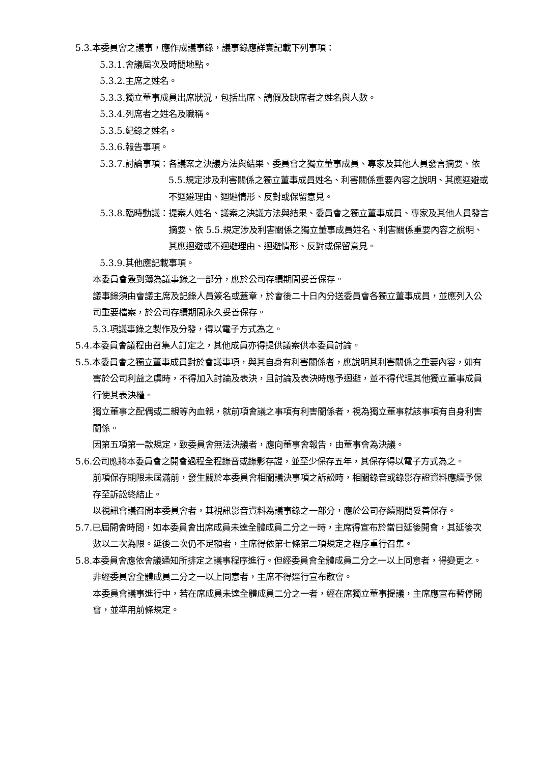5.3.本委員會之議事，應作成議事錄，議事錄應詳實記載下列事項：
5.3.1.會議屆次及時間地點。
5.3.2.主席之姓名。
5.3.3.獨立董事成員出席狀況，包括出席、請假及缺席者之姓名與人數。
5.3.4.列席者之姓名及職稱。
5.3.5.紀錄之姓名。
5.3.6.報告事項。
5.3.7.討論事項： 各議案之決議方法與結果、委員會之獨立董事成員、專家及其他人員發言摘要、依 5.5.規定涉及利害關係之獨立董事成員姓名、利害關係重要內容之說明、其應迴避或不迴避理由、迴避情形、反對或保留意見。
5.3.8.臨時動議： 提案人姓名、議案之決議方法與結果、委員會之獨立董事成員、專家及其他人員發言摘要、依 5.5.規定涉及利害關係之獨立董事成員姓名、利害關係重要內容之說明、其應迴避或不迴避理由、迴避情形、反對或保留意見。
5.3.9.其他應記載事項。
本委員會簽到簿為議事錄之一部分，應於公司存續期間妥善保存。
議事錄須由會議主席及記錄人員簽名或蓋章，於會後二十日內分送委員會各獨立董事成員，並應列入公司重要檔案，於公司存續期間永久妥善保存。
5.3.項議事錄之製作及分發，得以電子方式為之。
5.4.本委員會議程由召集人訂定之，其他成員亦得提供議案供本委員討論。
5.5.本委員會之獨立董事成員對於會議事項，與其自身有利害關係者，應說明其利害關係之重要內容，如有害於公司利益之虞時，不得加入討論及表決，且討論及表決時應予迴避，並不得代理其他獨立董事成員行使其表決權。
獨立董事之配偶或二親等內血親，就前項會議之事項有利害關係者，視為獨立董事就該事項有自身利害關係。
因第五項第一款規定，致委員會無法決議者，應向董事會報告，由董事會為決議。
5.6.公司應將本委員會之開會過程全程錄音或錄影存證，並至少保存五年，其保存得以電子方式為之。
前項保存期限未屆滿前，發生關於本委員會相關議決事項之訴訟時，相關錄音或錄影存證資料應續予保存至訴訟終結止。
以視訊會議召開本委員會者，其視訊影音資料為議事錄之一部分，應於公司存續期間妥善保存。
5.7.已屆開會時間，如本委員會出席成員未達全體成員二分之一時，主席得宣布於當日延後開會，其延後次數以二次為限。延後二次仍不足額者，主席得依第七條第二項規定之程序重行召集。
5.8.本委員會應依會議通知所排定之議事程序進行。但經委員會全體成員二分之一以上同意者，得變更之。
非經委員會全體成員二分之一以上同意者，主席不得逕行宣布散會。
本委員會議事進行中，若在席成員未達全體成員二分之一者，經在席獨立董事提議，主席應宣布暫停開會，並準用前條規定。